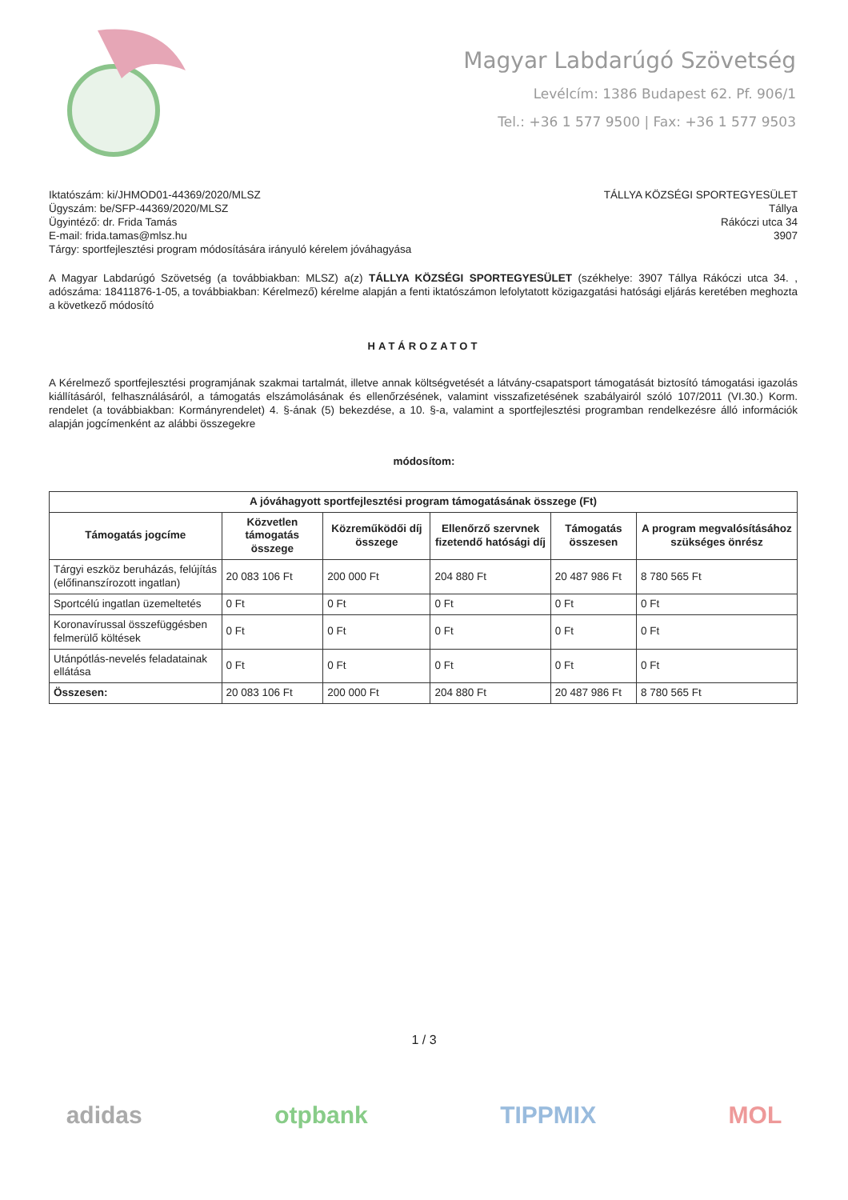Magyar Labdarúgó Szövetség
Levélcím: 1386 Budapest 62. Pf. 906/1
Tel.: +36 1 577 9500 | Fax: +36 1 577 9503
Iktatószám: ki/JHMOD01-44369/2020/MLSZ
Ügyszám: be/SFP-44369/2020/MLSZ
Ügyintéző: dr. Frida Tamás
E-mail: frida.tamas@mlsz.hu
Tárgy: sportfejlesztési program módosítására irányuló kérelem jóváhagyása
TÁLLYA KÖZSÉGI SPORTEGYESÜLET
Tállya
Rákóczi utca 34
3907
A Magyar Labdarúgó Szövetség (a továbbiakban: MLSZ) a(z) TÁLLYA KÖZSÉGI SPORTEGYESÜLET (székhelye: 3907 Tállya Rákóczi utca 34. , adószáma: 18411876-1-05, a továbbiakban: Kérelmező) kérelme alapján a fenti iktatószámon lefolytatott közigazgatási hatósági eljárás keretében meghozta a következő módosító
HATÁROZATOT
A Kérelmező sportfejlesztési programjának szakmai tartalmát, illetve annak költségvetését a látvány-csapatsport támogatását biztosító támogatási igazolás kiállításáról, felhasználásáról, a támogatás elszámolásának és ellenőrzésének, valamint visszafizetésének szabályairól szóló 107/2011 (VI.30.) Korm. rendelet (a továbbiakban: Kormányrendelet) 4. §-ának (5) bekezdése, a 10. §-a, valamint a sportfejlesztési programban rendelkezésre álló információk alapján jogcímenként az alábbi összegekre
módosítom:
| A jóváhagyott sportfejlesztési program támogatásának összege (Ft) | | | | | |
| --- | --- | --- | --- | --- | --- |
| Támogatás jogcíme | Közvetlen támogatás összege | Közreműködői díj összege | Ellenőrző szervnek fizetendő hatósági díj | Támogatás összesen | A program megvalósításához szükséges önrész |
| Tárgyi eszköz beruházás, felújítás (előfinanszírozott ingatlan) | 20 083 106 Ft | 200 000 Ft | 204 880 Ft | 20 487 986 Ft | 8 780 565 Ft |
| Sportcélú ingatlan üzemeltetés | 0 Ft | 0 Ft | 0 Ft | 0 Ft | 0 Ft |
| Koronavírussal összefüggésben felmerülő költések | 0 Ft | 0 Ft | 0 Ft | 0 Ft | 0 Ft |
| Utánpótlás-nevelés feladatainak ellátása | 0 Ft | 0 Ft | 0 Ft | 0 Ft | 0 Ft |
| Összesen: | 20 083 106 Ft | 200 000 Ft | 204 880 Ft | 20 487 986 Ft | 8 780 565 Ft |
1 / 3
adidas otpbank TIPPMIX MOL